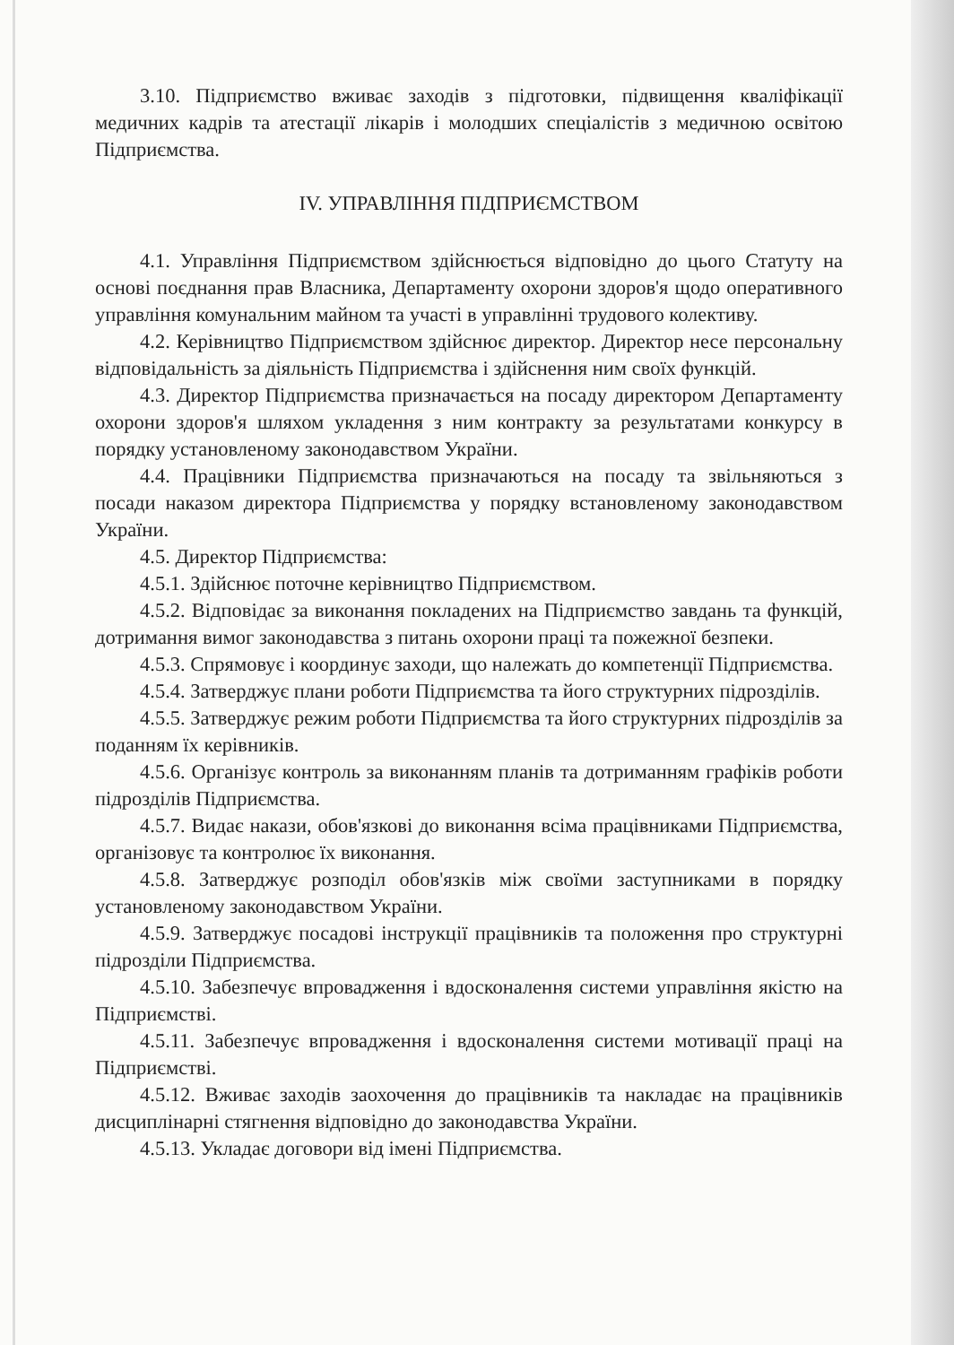3.10. Підприємство вживає заходів з підготовки, підвищення кваліфікації медичних кадрів та атестації лікарів і молодших спеціалістів з медичною освітою Підприємства.
IV. УПРАВЛІННЯ ПІДПРИЄМСТВОМ
4.1. Управління Підприємством здійснюється відповідно до цього Статуту на основі поєднання прав Власника, Департаменту охорони здоров'я щодо оперативного управління комунальним майном та участі в управлінні трудового колективу.
4.2. Керівництво Підприємством здійснює директор. Директор несе персональну відповідальність за діяльність Підприємства і здійснення ним своїх функцій.
4.3. Директор Підприємства призначається на посаду директором Департаменту охорони здоров'я шляхом укладення з ним контракту за результатами конкурсу в порядку установленому законодавством України.
4.4. Працівники Підприємства призначаються на посаду та звільняються з посади наказом директора Підприємства у порядку встановленому законодавством України.
4.5. Директор Підприємства:
4.5.1. Здійснює поточне керівництво Підприємством.
4.5.2. Відповідає за виконання покладених на Підприємство завдань та функцій, дотримання вимог законодавства з питань охорони праці та пожежної безпеки.
4.5.3. Спрямовує і координує заходи, що належать до компетенції Підприємства.
4.5.4. Затверджує плани роботи Підприємства та його структурних підрозділів.
4.5.5. Затверджує режим роботи Підприємства та його структурних підрозділів за поданням їх керівників.
4.5.6. Організує контроль за виконанням планів та дотриманням графіків роботи підрозділів Підприємства.
4.5.7. Видає накази, обов'язкові до виконання всіма працівниками Підприємства, організовує та контролює їх виконання.
4.5.8. Затверджує розподіл обов'язків між своїми заступниками в порядку установленому законодавством України.
4.5.9. Затверджує посадові інструкції працівників та положення про структурні підрозділи Підприємства.
4.5.10. Забезпечує впровадження і вдосконалення системи управління якістю на Підприємстві.
4.5.11. Забезпечує впровадження і вдосконалення системи мотивації праці на Підприємстві.
4.5.12. Вживає заходів заохочення до працівників та накладає на працівників дисциплінарні стягнення відповідно до законодавства України.
4.5.13. Укладає договори від імені Підприємства.